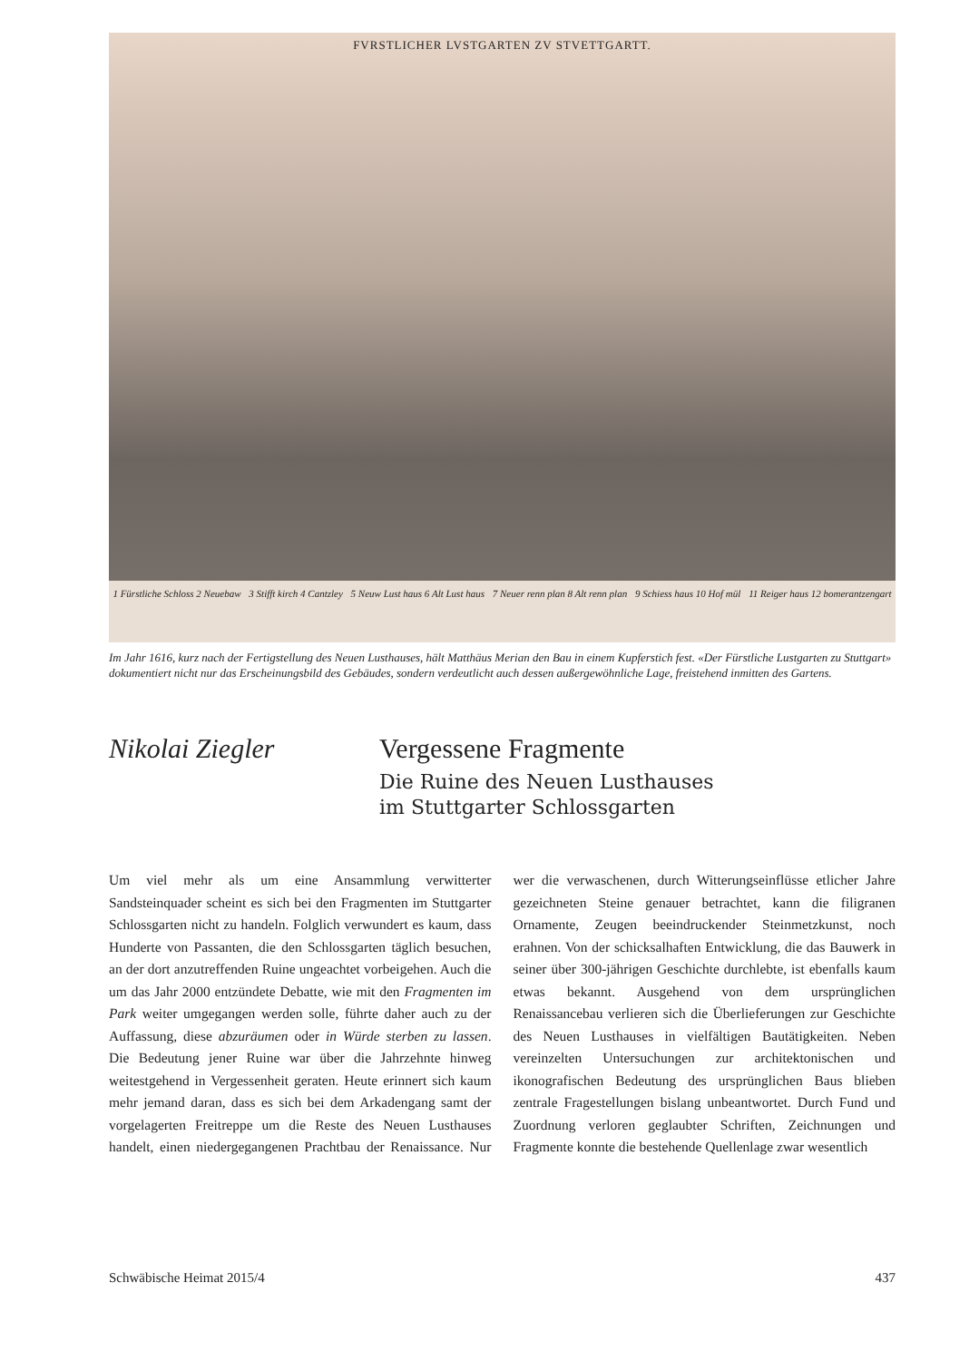FVRSTLICHER LVSTGARTEN ZV STVETTGARTT.
1 Fürstliche Schloss 2 Neuebaw 3 Stifft kirch 4 Cantzley 5 Neuw Lust haus 6 Alt Lust haus 7 Neuer renn plan 8 Alt renn plan 9 Schiess haus 10 Hof mül 11 Reiger haus 12 bomerantzengart
Im Jahr 1616, kurz nach der Fertigstellung des Neuen Lusthauses, hält Matthäus Merian den Bau in einem Kupferstich fest. «Der Fürstliche Lustgarten zu Stuttgart» dokumentiert nicht nur das Erscheinungsbild des Gebäudes, sondern verdeutlicht auch dessen außergewöhnliche Lage, freistehend inmitten des Gartens.
Nikolai Ziegler Vergessene Fragmente
Die Ruine des Neuen Lusthauses
im Stuttgarter Schlossgarten
Um viel mehr als um eine Ansammlung verwitterter Sandsteinquader scheint es sich bei den Fragmenten im Stuttgarter Schlossgarten nicht zu handeln. Folglich verwundert es kaum, dass Hunderte von Passanten, die den Schlossgarten täglich besuchen, an der dort anzutreffenden Ruine ungeachtet vorbeigehen. Auch die um das Jahr 2000 entzündete Debatte, wie mit den Fragmenten im Park weiter umgegangen werden solle, führte daher auch zu der Auffassung, diese abzuräumen oder in Würde sterben zu lassen. Die Bedeutung jener Ruine war über die Jahrzehnte hinweg weitestgehend in Vergessenheit geraten. Heute erinnert sich kaum mehr jemand daran, dass es sich bei dem Arkadengang samt der vorgelagerten Freitreppe um die Reste des Neuen Lusthauses handelt, einen niedergegangenen Prachtbau der Renaissance. Nur wer die verwaschenen, durch Witterungseinflüsse etlicher Jahre gezeichneten Steine genauer betrachtet, kann die filigranen Ornamente, Zeugen beeindruckender Steinmetzkunst, noch erahnen. Von der schicksalhaften Entwicklung, die das Bauwerk in seiner über 300-jährigen Geschichte durchlebte, ist ebenfalls kaum etwas bekannt. Ausgehend von dem ursprünglichen Renaissancebau verlieren sich die Überlieferungen zur Geschichte des Neuen Lusthauses in vielfältigen Bautätigkeiten. Neben vereinzelten Untersuchungen zur architektonischen und ikonografischen Bedeutung des ursprünglichen Baus blieben zentrale Fragestellungen bislang unbeantwortet. Durch Fund und Zuordnung verloren geglaubter Schriften, Zeichnungen und Fragmente konnte die bestehende Quellenlage zwar wesentlich
Schwäbische Heimat 2015/4 437